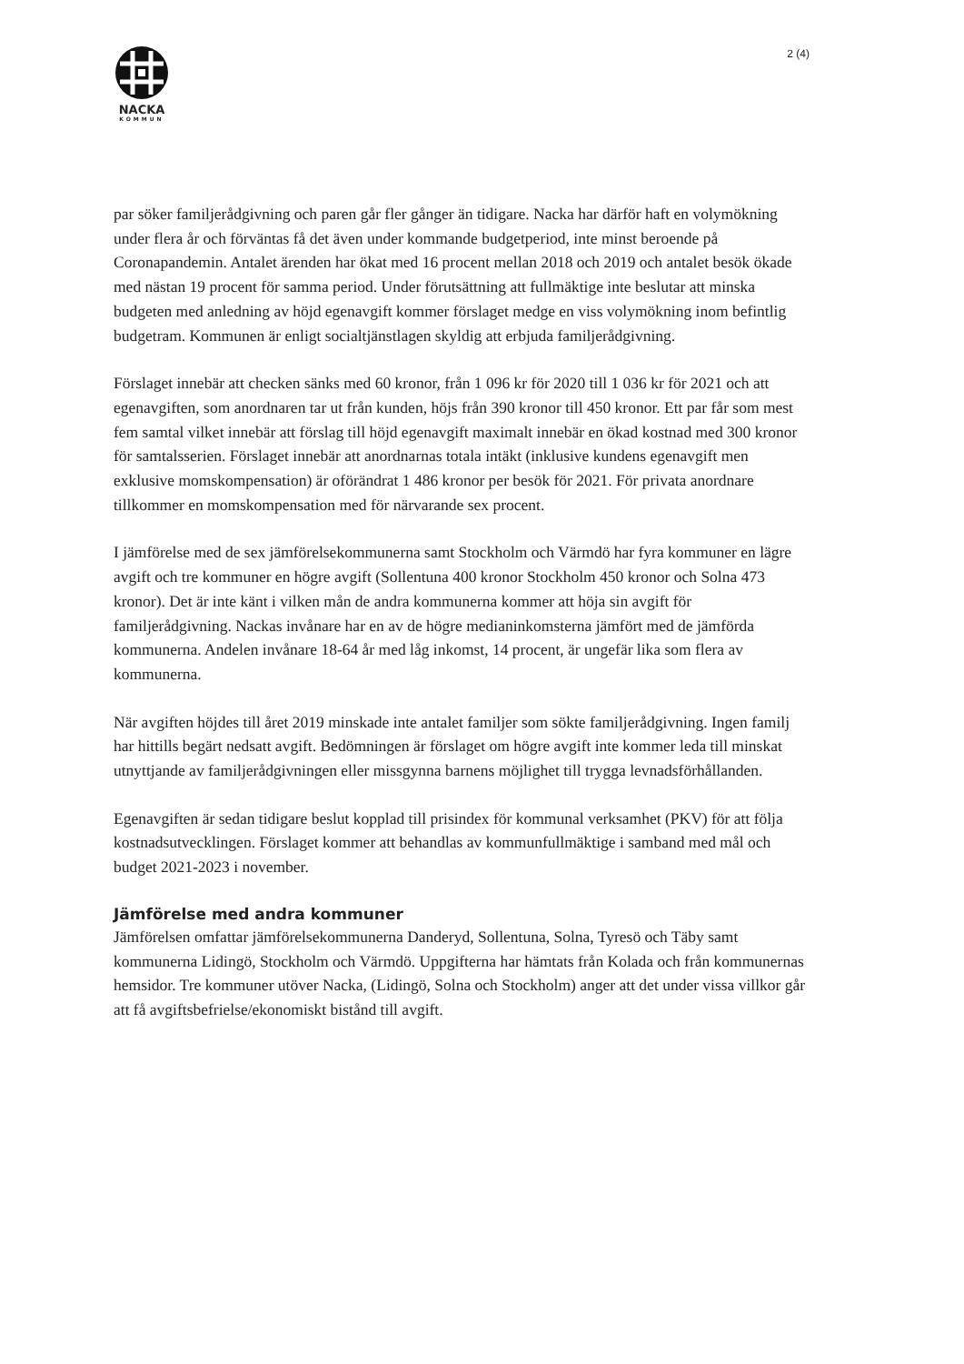NACKA
KOMMUN
2 (4)
par söker familjerådgivning och paren går fler gånger än tidigare. Nacka har därför haft en volymökning under flera år och förväntas få det även under kommande budgetperiod, inte minst beroende på Coronapandemin. Antalet ärenden har ökat med 16 procent mellan 2018 och 2019 och antalet besök ökade med nästan 19 procent för samma period. Under förutsättning att fullmäktige inte beslutar att minska budgeten med anledning av höjd egenavgift kommer förslaget medge en viss volymökning inom befintlig budgetram. Kommunen är enligt socialtjänstlagen skyldig att erbjuda familjerådgivning.
Förslaget innebär att checken sänks med 60 kronor, från 1 096 kr för 2020 till 1 036 kr för 2021 och att egenavgiften, som anordnaren tar ut från kunden, höjs från 390 kronor till 450 kronor. Ett par får som mest fem samtal vilket innebär att förslag till höjd egenavgift maximalt innebär en ökad kostnad med 300 kronor för samtalsserien. Förslaget innebär att anordnarnas totala intäkt (inklusive kundens egenavgift men exklusive momskompensation) är oförändrat 1 486 kronor per besök för 2021. För privata anordnare tillkommer en momskompensation med för närvarande sex procent.
I jämförelse med de sex jämförelsekommunerna samt Stockholm och Värmdö har fyra kommuner en lägre avgift och tre kommuner en högre avgift (Sollentuna 400 kronor Stockholm 450 kronor och Solna 473 kronor). Det är inte känt i vilken mån de andra kommunerna kommer att höja sin avgift för familjerådgivning. Nackas invånare har en av de högre medianinkomsterna jämfört med de jämförda kommunerna. Andelen invånare 18-64 år med låg inkomst, 14 procent, är ungefär lika som flera av kommunerna.
När avgiften höjdes till året 2019 minskade inte antalet familjer som sökte familjerådgivning. Ingen familj har hittills begärt nedsatt avgift. Bedömningen är förslaget om högre avgift inte kommer leda till minskat utnyttjande av familjerådgivningen eller missgynna barnens möjlighet till trygga levnadsförhållanden.
Egenavgiften är sedan tidigare beslut kopplad till prisindex för kommunal verksamhet (PKV) för att följa kostnadsutvecklingen. Förslaget kommer att behandlas av kommunfullmäktige i samband med mål och budget 2021-2023 i november.
Jämförelse med andra kommuner
Jämförelsen omfattar jämförelsekommunerna Danderyd, Sollentuna, Solna, Tyresö och Täby samt kommunerna Lidingö, Stockholm och Värmdö. Uppgifterna har hämtats från Kolada och från kommunernas hemsidor. Tre kommuner utöver Nacka, (Lidingö, Solna och Stockholm) anger att det under vissa villkor går att få avgiftsbefrielse/ekonomiskt bistånd till avgift.